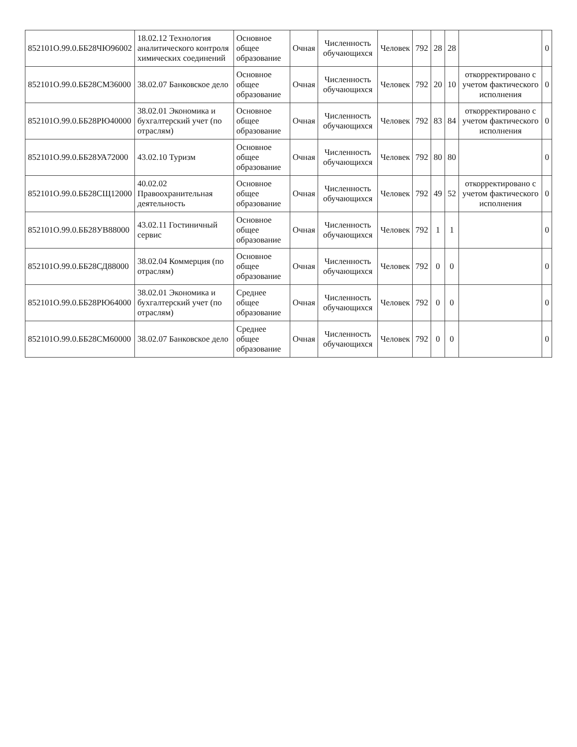| 852101О.99.0.ББ28ЧЮ96002 | 18.02.12 Технология аналитического контроля химических соединений | Основное общее образование | Очная | Численность обучающихся | Человек | 792 | 28 | 28 | | 0 |
| 852101О.99.0.ББ28СМ36000 | 38.02.07 Банковское дело | Основное общее образование | Очная | Численность обучающихся | Человек | 792 | 20 | 10 | откорректировано с учетом фактического исполнения | 0 |
| 852101О.99.0.ББ28РЮ40000 | 38.02.01 Экономика и бухгалтерский учет (по отраслям) | Основное общее образование | Очная | Численность обучающихся | Человек | 792 | 83 | 84 | откорректировано с учетом фактического исполнения | 0 |
| 852101О.99.0.ББ28УА72000 | 43.02.10 Туризм | Основное общее образование | Очная | Численность обучающихся | Человек | 792 | 80 | 80 | | 0 |
| 852101О.99.0.ББ28СЩ12000 | 40.02.02 Правоохранительная деятельность | Основное общее образование | Очная | Численность обучающихся | Человек | 792 | 49 | 52 | откорректировано с учетом фактического исполнения | 0 |
| 852101О.99.0.ББ28УВ88000 | 43.02.11 Гостиничный сервис | Основное общее образование | Очная | Численность обучающихся | Человек | 792 | 1 | 1 | | 0 |
| 852101О.99.0.ББ28СД88000 | 38.02.04 Коммерция (по отраслям) | Основное общее образование | Очная | Численность обучающихся | Человек | 792 | 0 | 0 | | 0 |
| 852101О.99.0.ББ28РЮ64000 | 38.02.01 Экономика и бухгалтерский учет (по отраслям) | Среднее общее образование | Очная | Численность обучающихся | Человек | 792 | 0 | 0 | | 0 |
| 852101О.99.0.ББ28СМ60000 | 38.02.07 Банковское дело | Среднее общее образование | Очная | Численность обучающихся | Человек | 792 | 0 | 0 | | 0 |